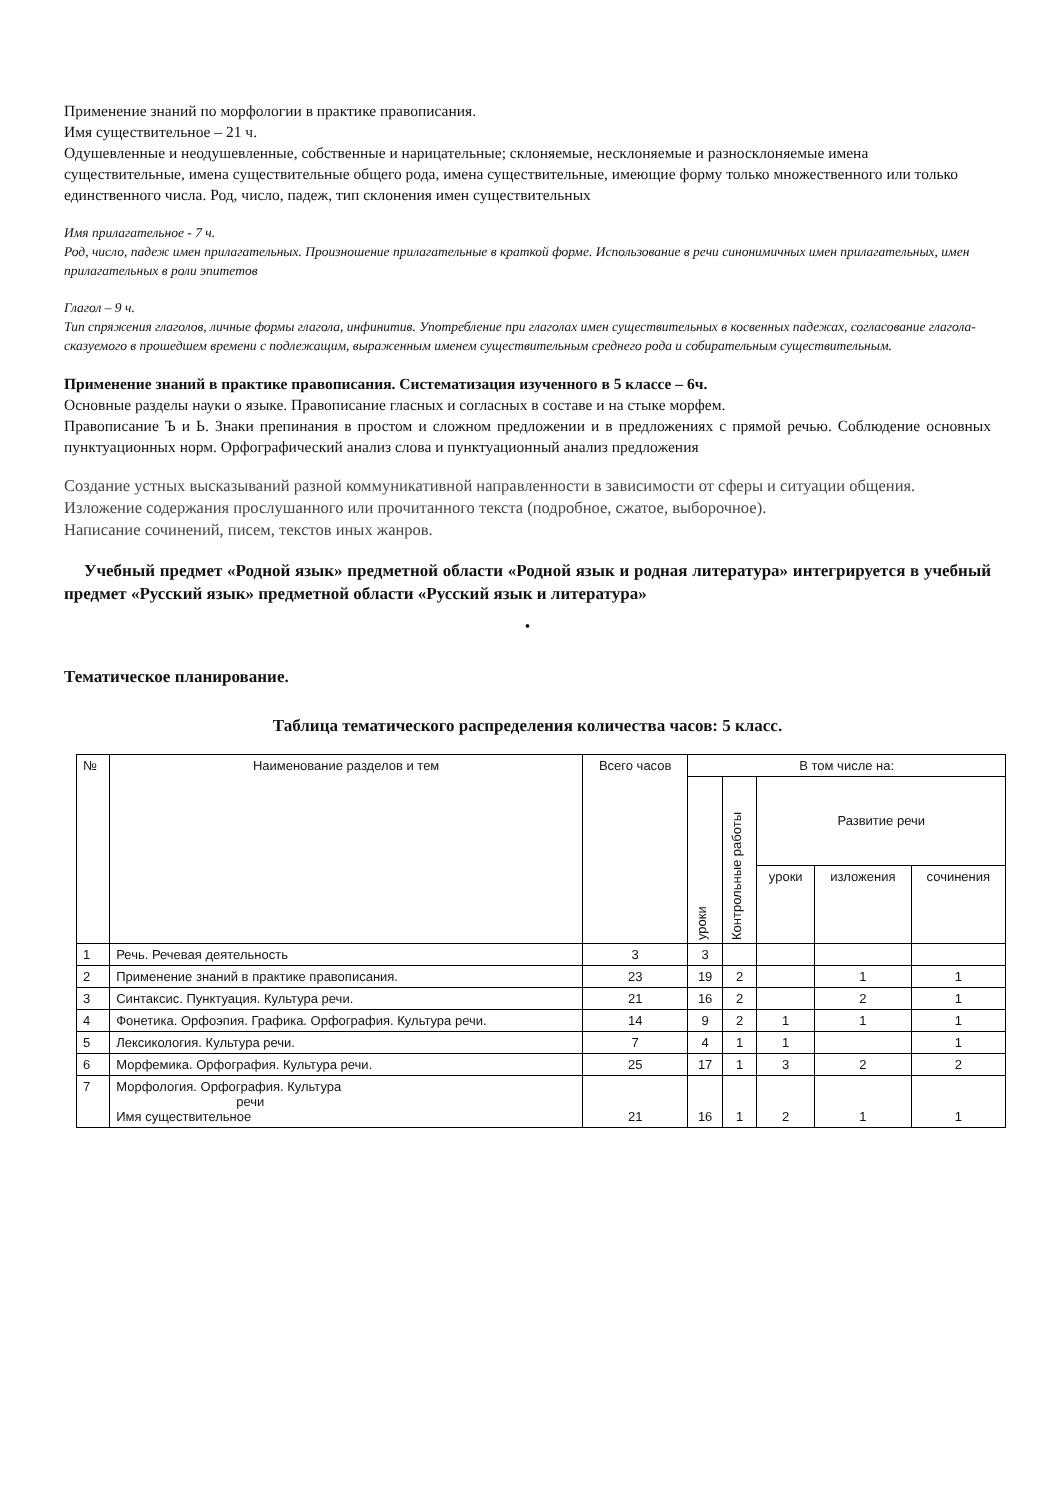Применение знаний по морфологии в практике правописания.
Имя существительное – 21 ч.
Одушевленные и неодушевленные, собственные и нарицательные; склоняемые, несклоняемые и разносклоняемые имена существительные, имена существительные общего рода, имена существительные, имеющие форму только множественного или только единственного числа. Род, число, падеж, тип склонения имен существительных
Имя прилагательное - 7 ч.
Род, число, падеж имен прилагательных. Произношение прилагательные в краткой форме. Использование в речи синонимичных имен прилагательных, имен прилагательных в роли эпитетов
Глагол – 9 ч.
Тип спряжения глаголов, личные формы глагола, инфинитив. Употребление при глаголах имен существительных в косвенных падежах, согласование глагола-сказуемого в прошедшем времени с подлежащим, выраженным именем существительным среднего рода и собирательным существительным.
Применение знаний в практике правописания. Систематизация изученного в 5 классе – 6ч.
Основные разделы науки о языке. Правописание гласных и согласных в составе и на стыке морфем.
Правописание Ъ и Ь. Знаки препинания в простом и сложном предложении и в предложениях с прямой речью. Соблюдение основных пунктуационных норм. Орфографический анализ слова и пунктуационный анализ предложения
Создание устных высказываний разной коммуникативной направленности в зависимости от сферы и ситуации общения.
Изложение содержания прослушанного или прочитанного текста (подробное, сжатое, выборочное).
Написание сочинений, писем, текстов иных жанров.
Учебный предмет «Родной язык» предметной области «Родной язык и родная литература» интегрируется в учебный предмет «Русский язык» предметной области «Русский язык и литература»
•
Тематическое планирование.
Таблица тематического распределения количества часов: 5 класс.
| № | Наименование разделов и тем | Всего часов | В том числе на: | | | | |
| --- | --- | --- | --- | --- | --- | --- | --- |
| | | | уроки | Контрольные работы | Развитие речи | | |
| | | | | | уроки | изложения | сочинения |
| 1 | Речь. Речевая деятельность | 3 | 3 | | | | |
| 2 | Применение знаний в практике правописания. | 23 | 19 | 2 | | 1 | 1 |
| 3 | Синтаксис. Пунктуация. Культура речи. | 21 | 16 | 2 | | 2 | 1 |
| 4 | Фонетика. Орфоэпия. Графика. Орфография. Культура речи. | 14 | 9 | 2 | 1 | 1 | 1 |
| 5 | Лексикология. Культура речи. | 7 | 4 | 1 | 1 | | 1 |
| 6 | Морфемика. Орфография. Культура речи. | 25 | 17 | 1 | 3 | 2 | 2 |
| 7 | Морфология. Орфография. Культура речи Имя существительное | 21 | 16 | 1 | 2 | 1 | 1 |